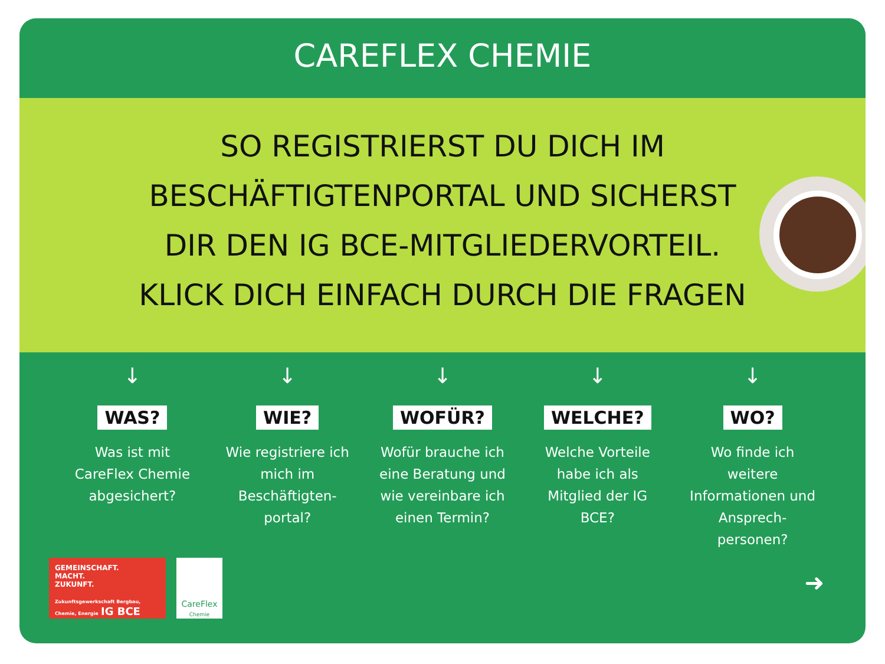CAREFLEX CHEMIE
SO REGISTRIERST DU DICH IM
BESCHÄFTIGTENPORTAL UND SICHERST
DIR DEN IG BCE-MITGLIEDERVORTEIL.
KLICK DICH EINFACH DURCH DIE FRAGEN
↓
WAS?
Was ist mit CareFlex Chemie abgesichert?
↓
WIE?
Wie registriere ich mich im Beschäftigten-portal?
↓
WOFÜR?
Wofür brauche ich eine Beratung und wie vereinbare ich einen Termin?
↓
WELCHE?
Welche Vorteile habe ich als Mitglied der IG BCE?
↓
WO?
Wo finde ich weitere Informationen und Ansprech-personen?
GEMEINSCHAFT.
MACHT.
ZUKUNFT.
Zukunftsgewerkschaft Bergbau, Chemie, Energie IG BCE
CareFlex
Chemie
➜